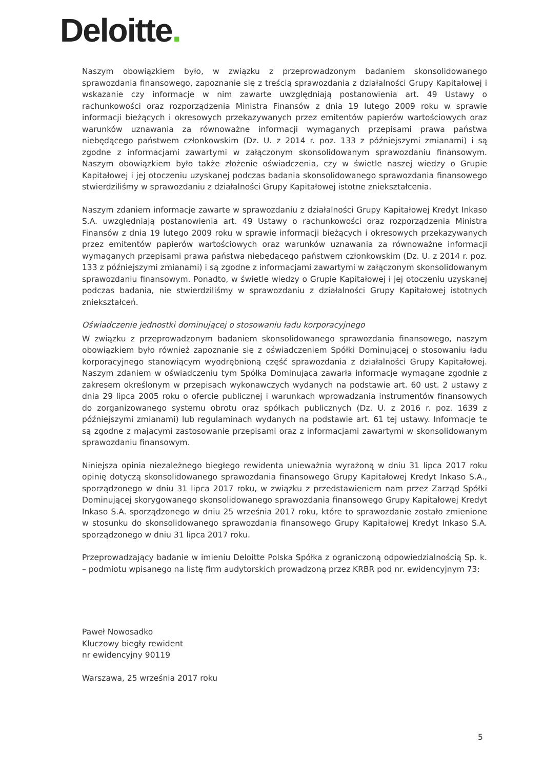Deloitte.
Naszym obowiązkiem było, w związku z przeprowadzonym badaniem skonsolidowanego sprawozdania finansowego, zapoznanie się z treścią sprawozdania z działalności Grupy Kapitałowej i wskazanie czy informacje w nim zawarte uwzględniają postanowienia art. 49 Ustawy o rachunkowości oraz rozporządzenia Ministra Finansów z dnia 19 lutego 2009 roku w sprawie informacji bieżących i okresowych przekazywanych przez emitentów papierów wartościowych oraz warunków uznawania za równoważne informacji wymaganych przepisami prawa państwa niebędącego państwem członkowskim (Dz. U. z 2014 r. poz. 133 z późniejszymi zmianami) i są zgodne z informacjami zawartymi w załączonym skonsolidowanym sprawozdaniu finansowym. Naszym obowiązkiem było także złożenie oświadczenia, czy w świetle naszej wiedzy o Grupie Kapitałowej i jej otoczeniu uzyskanej podczas badania skonsolidowanego sprawozdania finansowego stwierdziliśmy w sprawozdaniu z działalności Grupy Kapitałowej istotne zniekształcenia.
Naszym zdaniem informacje zawarte w sprawozdaniu z działalności Grupy Kapitałowej Kredyt Inkaso S.A. uwzględniają postanowienia art. 49 Ustawy o rachunkowości oraz rozporządzenia Ministra Finansów z dnia 19 lutego 2009 roku w sprawie informacji bieżących i okresowych przekazywanych przez emitentów papierów wartościowych oraz warunków uznawania za równoważne informacji wymaganych przepisami prawa państwa niebędącego państwem członkowskim (Dz. U. z 2014 r. poz. 133 z późniejszymi zmianami) i są zgodne z informacjami zawartymi w załączonym skonsolidowanym sprawozdaniu finansowym. Ponadto, w świetle wiedzy o Grupie Kapitałowej i jej otoczeniu uzyskanej podczas badania, nie stwierdziliśmy w sprawozdaniu z działalności Grupy Kapitałowej istotnych zniekształceń.
Oświadczenie jednostki dominującej o stosowaniu ładu korporacyjnego
W związku z przeprowadzonym badaniem skonsolidowanego sprawozdania finansowego, naszym obowiązkiem było również zapoznanie się z oświadczeniem Spółki Dominującej o stosowaniu ładu korporacyjnego stanowiącym wyodrębnioną część sprawozdania z działalności Grupy Kapitałowej. Naszym zdaniem w oświadczeniu tym Spółka Dominująca zawarła informacje wymagane zgodnie z zakresem określonym w przepisach wykonawczych wydanych na podstawie art. 60 ust. 2 ustawy z dnia 29 lipca 2005 roku o ofercie publicznej i warunkach wprowadzania instrumentów finansowych do zorganizowanego systemu obrotu oraz spółkach publicznych (Dz. U. z 2016 r. poz. 1639 z późniejszymi zmianami) lub regulaminach wydanych na podstawie art. 61 tej ustawy. Informacje te są zgodne z mającymi zastosowanie przepisami oraz z informacjami zawartymi w skonsolidowanym sprawozdaniu finansowym.
Niniejsza opinia niezależnego biegłego rewidenta unieważnia wyrażoną w dniu 31 lipca 2017 roku opinię dotyczą skonsolidowanego sprawozdania finansowego Grupy Kapitałowej Kredyt Inkaso S.A., sporządzonego w dniu 31 lipca 2017 roku, w związku z przedstawieniem nam przez Zarząd Spółki Dominującej skorygowanego skonsolidowanego sprawozdania finansowego Grupy Kapitałowej Kredyt Inkaso S.A. sporządzonego w dniu 25 września 2017 roku, które to sprawozdanie zostało zmienione w stosunku do skonsolidowanego sprawozdania finansowego Grupy Kapitałowej Kredyt Inkaso S.A. sporządzonego w dniu 31 lipca 2017 roku.
Przeprowadzający badanie w imieniu Deloitte Polska Spółka z ograniczoną odpowiedzialnością Sp. k. – podmiotu wpisanego na listę firm audytorskich prowadzoną przez KRBR pod nr. ewidencyjnym 73:
Paweł Nowosadko
Kluczowy biegły rewident
nr ewidencyjny 90119
Warszawa, 25 września 2017 roku
5